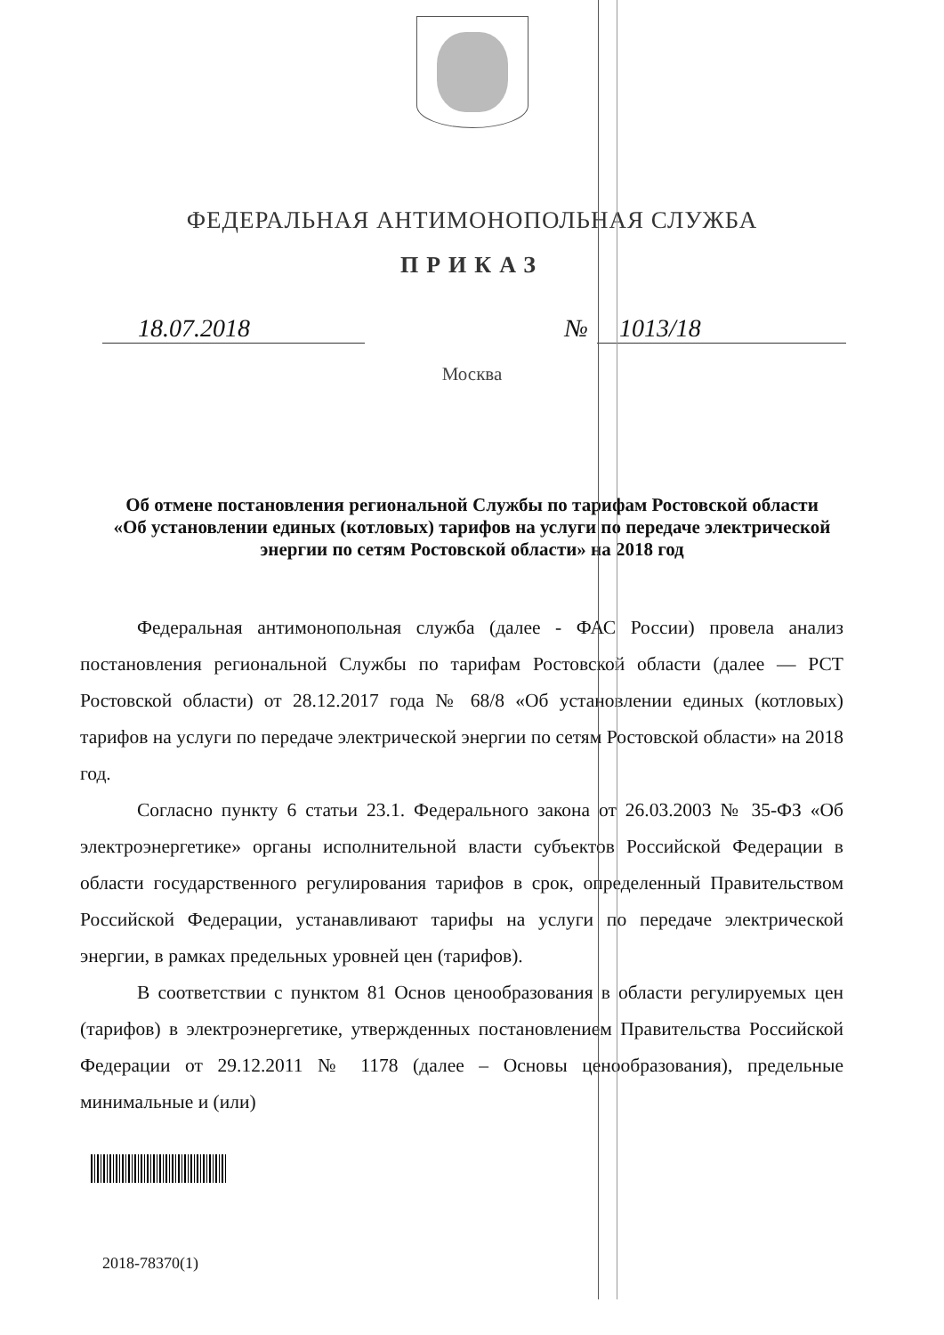ФЕДЕРАЛЬНАЯ АНТИМОНОПОЛЬНАЯ СЛУЖБА
ПРИКАЗ
18.07.2018 № 1013/18
Москва
Об отмене постановления региональной Службы по тарифам Ростовской области «Об установлении единых (котловых) тарифов на услуги по передаче электрической энергии по сетям Ростовской области» на 2018 год
Федеральная антимонопольная служба (далее - ФАС России) провела анализ постановления региональной Службы по тарифам Ростовской области (далее — РСТ Ростовской области) от 28.12.2017 года № 68/8 «Об установлении единых (котловых) тарифов на услуги по передаче электрической энергии по сетям Ростовской области» на 2018 год.
Согласно пункту 6 статьи 23.1. Федерального закона от 26.03.2003 № 35-ФЗ «Об электроэнергетике» органы исполнительной власти субъектов Российской Федерации в области государственного регулирования тарифов в срок, определенный Правительством Российской Федерации, устанавливают тарифы на услуги по передаче электрической энергии, в рамках предельных уровней цен (тарифов).
В соответствии с пунктом 81 Основ ценообразования в области регулируемых цен (тарифов) в электроэнергетике, утвержденных постановлением Правительства Российской Федерации от 29.12.2011 № 1178 (далее – Основы ценообразования), предельные минимальные и (или)
2018-78370(1)